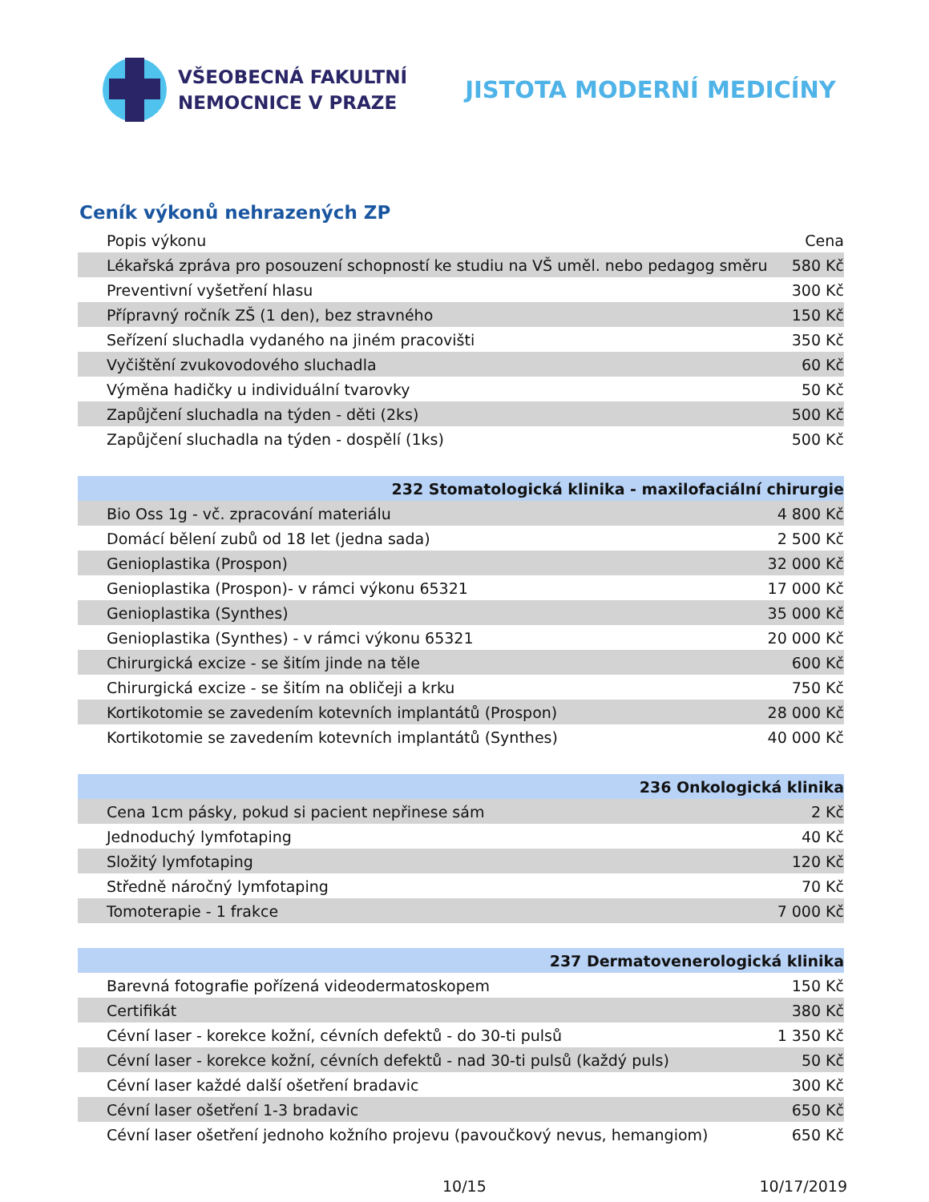VŠEOBECNÁ FAKULTNÍ
NEMOCNICE V PRAZE
JISTOTA MODERNÍ MEDICÍNY
Ceník výkonů nehrazených ZP
| Popis výkonu | Cena |
| --- | --- |
| Lékařská zpráva pro posouzení schopností ke studiu na VŠ uměl. nebo pedagog směru | 580 Kč |
| Preventivní vyšetření hlasu | 300 Kč |
| Přípravný ročník ZŠ (1 den), bez stravného | 150 Kč |
| Seřízení sluchadla vydaného na jiném pracovišti | 350 Kč |
| Vyčištění zvukovodového sluchadla | 60 Kč |
| Výměna hadičky u individuální tvarovky | 50 Kč |
| Zapůjčení sluchadla na týden - děti (2ks) | 500 Kč |
| Zapůjčení sluchadla na týden - dospělí (1ks) | 500 Kč |
| 232 Stomatologická klinika - maxilofaciální chirurgie | |
| Bio Oss 1g - vč. zpracování materiálu | 4 800 Kč |
| Domácí bělení zubů od 18 let (jedna sada) | 2 500 Kč |
| Genioplastika (Prospon) | 32 000 Kč |
| Genioplastika (Prospon)- v rámci výkonu 65321 | 17 000 Kč |
| Genioplastika (Synthes) | 35 000 Kč |
| Genioplastika (Synthes) - v rámci výkonu 65321 | 20 000 Kč |
| Chirurgická excize - se šitím jinde na těle | 600 Kč |
| Chirurgická excize - se šitím na obličeji a krku | 750 Kč |
| Kortikotomie se zavedením kotevních implantátů (Prospon) | 28 000 Kč |
| Kortikotomie se zavedením kotevních implantátů (Synthes) | 40 000 Kč |
| 236 Onkologická klinika | |
| Cena 1cm pásky, pokud si pacient nepřinese sám | 2 Kč |
| Jednoduchý lymfotaping | 40 Kč |
| Složitý lymfotaping | 120 Kč |
| Středně náročný lymfotaping | 70 Kč |
| Tomoterapie - 1 frakce | 7 000 Kč |
| 237 Dermatovenerologická klinika | |
| Barevná fotografie pořízená videodermatoskopem | 150 Kč |
| Certifikát | 380 Kč |
| Cévní laser - korekce kožní, cévních defektů - do 30-ti pulsů | 1 350 Kč |
| Cévní laser - korekce kožní, cévních defektů - nad 30-ti pulsů (každý puls) | 50 Kč |
| Cévní laser každé další ošetření bradavic | 300 Kč |
| Cévní laser ošetření 1-3 bradavic | 650 Kč |
| Cévní laser ošetření jednoho kožního projevu (pavoučkový nevus, hemangiom) | 650 Kč |
10/15 10/17/2019